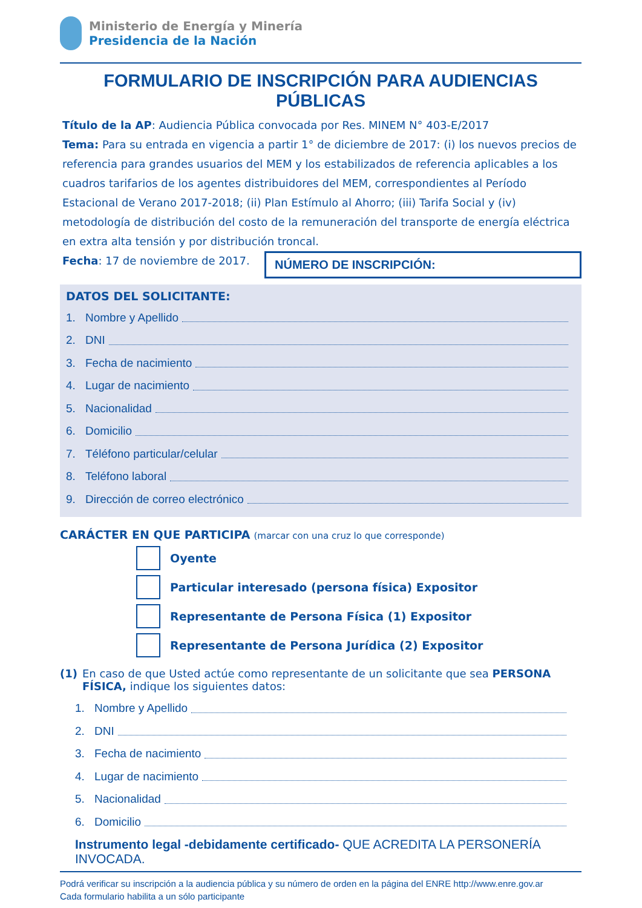Ministerio de Energía y Minería
Presidencia de la Nación
FORMULARIO DE INSCRIPCIÓN PARA AUDIENCIAS PÚBLICAS
Título de la AP: Audiencia Pública convocada por Res. MINEM N° 403-E/2017
Tema: Para su entrada en vigencia a partir 1° de diciembre de 2017: (i) los nuevos precios de referencia para grandes usuarios del MEM y los estabilizados de referencia aplicables a los cuadros tarifarios de los agentes distribuidores del MEM, correspondientes al Período Estacional de Verano 2017-2018; (ii) Plan Estímulo al Ahorro; (iii) Tarifa Social y (iv) metodología de distribución del costo de la remuneración del transporte de energía eléctrica en extra alta tensión y por distribución troncal.
Fecha: 17 de noviembre de 2017.
NÚMERO DE INSCRIPCIÓN:
DATOS DEL SOLICITANTE:
1. Nombre y Apellido
2. DNI
3. Fecha de nacimiento
4. Lugar de nacimiento
5. Nacionalidad
6. Domicilio
7. Téléfono particular/celular
8. Teléfono laboral
9. Dirección de correo electrónico
CARÁCTER EN QUE PARTICIPA (marcar con una cruz lo que corresponde)
Oyente
Particular interesado (persona física) Expositor
Representante de Persona Física (1) Expositor
Representante de Persona Jurídica (2) Expositor
(1) En caso de que Usted actúe como representante de un solicitante que sea PERSONA FÍSICA, indique los siguientes datos:
1. Nombre y Apellido
2. DNI
3. Fecha de nacimiento
4. Lugar de nacimiento
5. Nacionalidad
6. Domicilio
Instrumento legal -debidamente certificado- QUE ACREDITA LA PERSONERÍA INVOCADA.
Podrá verificar su inscripción a la audiencia pública y su número de orden en la página del ENRE http://www.enre.gov.ar
Cada formulario habilita a un sólo participante